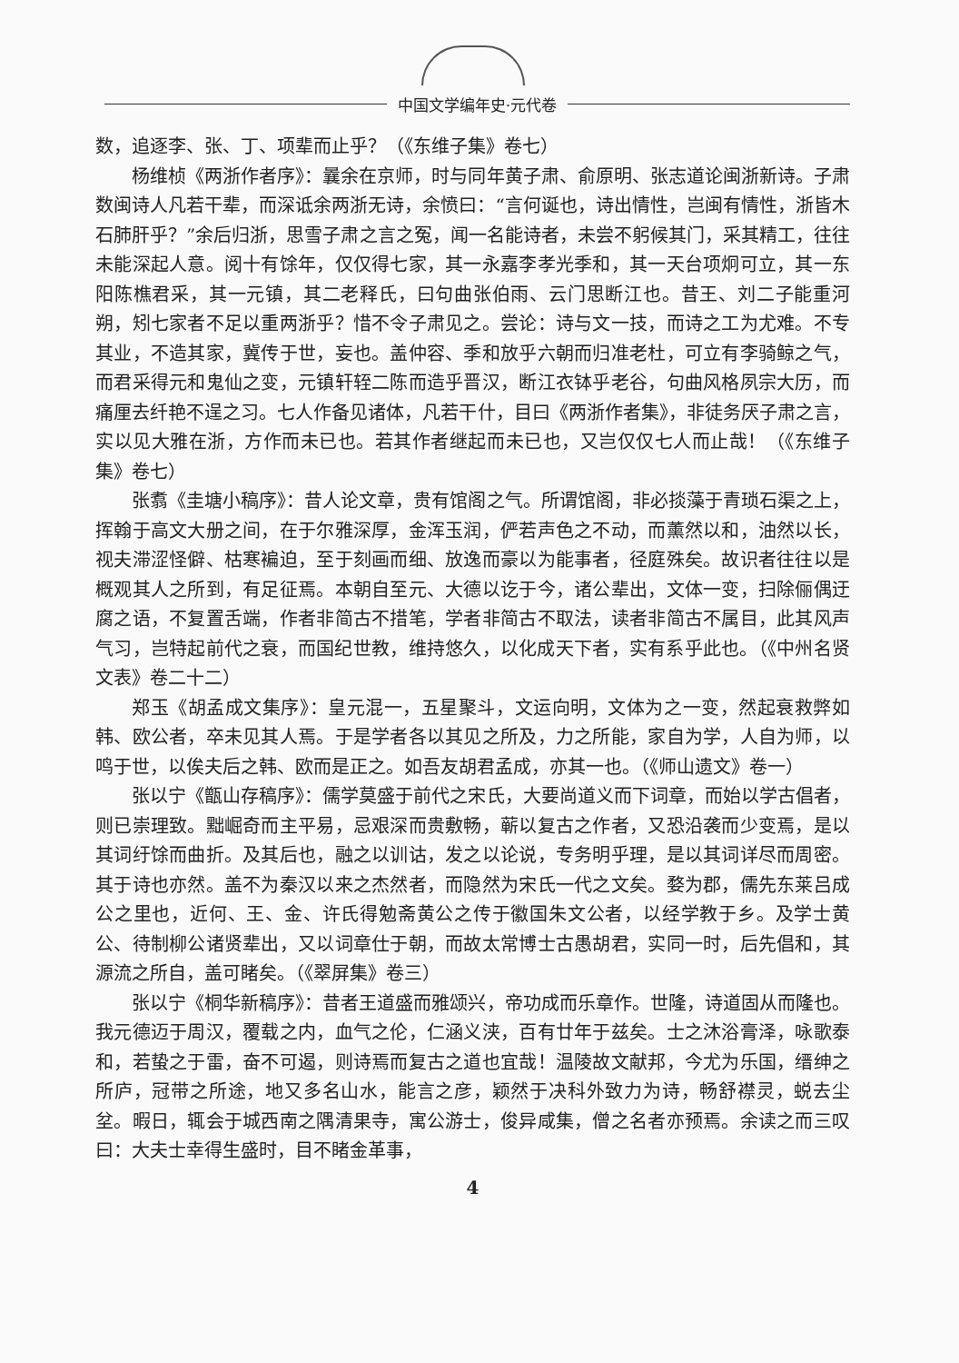中国文学编年史·元代卷
数，追逐李、张、丁、项辈而止乎？（《东维子集》卷七）
杨维桢《两浙作者序》：曩余在京师，时与同年黄子肃、俞原明、张志道论闽浙新诗。子肃数闽诗人凡若干辈，而深诋余两浙无诗，余愤曰：“言何诞也，诗出情性，岂闽有情性，浙皆木石肺肝乎？”余后归浙，思雪子肃之言之冤，闻一名能诗者，未尝不躬候其门，采其精工，往往未能深起人意。阅十有馀年，仅仅得七家，其一永嘉李孝光季和，其一天台项炯可立，其一东阳陈樵君采，其一元镇，其二老释氏，曰句曲张伯雨、云门思断江也。昔王、刘二子能重河朔，矧七家者不足以重两浙乎？惜不令子肃见之。尝论：诗与文一技，而诗之工为尤难。不专其业，不造其家，冀传于世，妄也。盖仲容、季和放乎六朝而归准老杜，可立有李骑鲸之气，而君采得元和鬼仙之变，元镇轩轾二陈而造乎晋汉，断江衣钵乎老谷，句曲风格夙宗大历，而痛厘去纤艳不逞之习。七人作备见诸体，凡若干什，目曰《两浙作者集》，非徒务厌子肃之言，实以见大雅在浙，方作而未已也。若其作者继起而未已也，又岂仅仅七人而止哉！（《东维子集》卷七）
张翥《圭塘小稿序》：昔人论文章，贵有馆阁之气。所谓馆阁，非必掞藻于青琐石渠之上，挥翰于高文大册之间，在于尔雅深厚，金浑玉润，俨若声色之不动，而薰然以和，油然以长，视夫滞涩怪僻、枯寒褊迫，至于刻画而细、放逸而豪以为能事者，径庭殊矣。故识者往往以是概观其人之所到，有足征焉。本朝自至元、大德以讫于今，诸公辈出，文体一变，扫除俪偶迂腐之语，不复置舌端，作者非简古不措笔，学者非简古不取法，读者非简古不属目，此其风声气习，岂特起前代之衰，而国纪世教，维持悠久，以化成天下者，实有系乎此也。（《中州名贤文表》卷二十二）
郑玉《胡孟成文集序》：皇元混一，五星聚斗，文运向明，文体为之一变，然起衰救弊如韩、欧公者，卒未见其人焉。于是学者各以其见之所及，力之所能，家自为学，人自为师，以鸣于世，以俟夫后之韩、欧而是正之。如吾友胡君孟成，亦其一也。（《师山遗文》卷一）
张以宁《甑山存稿序》：儒学莫盛于前代之宋氏，大要尚道义而下词章，而始以学古倡者，则已崇理致。黜崛奇而主平易，忌艰深而贵敷畅，蕲以复古之作者，又恐沿袭而少变焉，是以其词纡馀而曲折。及其后也，融之以训诂，发之以论说，专务明乎理，是以其词详尽而周密。其于诗也亦然。盖不为秦汉以来之杰然者，而隐然为宋氏一代之文矣。婺为郡，儒先东莱吕成公之里也，近何、王、金、许氏得勉斋黄公之传于徽国朱文公者，以经学教于乡。及学士黄公、待制柳公诸贤辈出，又以词章仕于朝，而故太常博士古愚胡君，实同一时，后先倡和，其源流之所自，盖可睹矣。（《翠屏集》卷三）
张以宁《桐华新稿序》：昔者王道盛而雅颂兴，帝功成而乐章作。世隆，诗道固从而隆也。我元德迈于周汉，覆载之内，血气之伦，仁涵义浃，百有廿年于兹矣。士之沐浴膏泽，咏歌泰和，若蛰之于雷，奋不可遏，则诗焉而复古之道也宜哉！温陵故文献邦，今尤为乐国，缙绅之所庐，冠带之所途，地又多名山水，能言之彦，颖然于决科外致力为诗，畅舒襟灵，蜕去尘坌。暇日，辄会于城西南之隅清果寺，寓公游士，俊异咸集，僧之名者亦预焉。余读之而三叹曰：大夫士幸得生盛时，目不睹金革事，
4